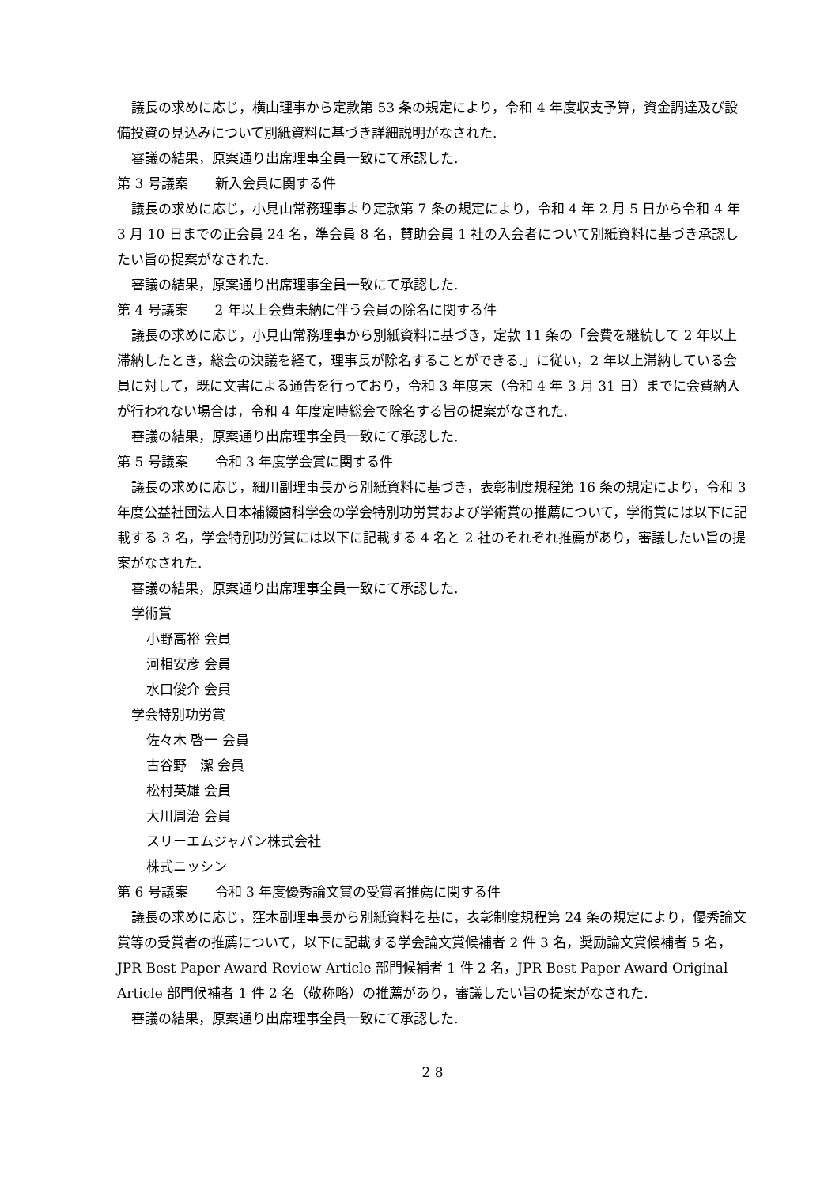議長の求めに応じ，横山理事から定款第 53 条の規定により，令和 4 年度収支予算，資金調達及び設備投資の見込みについて別紙資料に基づき詳細説明がなされた.
審議の結果，原案通り出席理事全員一致にて承認した.
第 3 号議案　　新入会員に関する件
議長の求めに応じ，小見山常務理事より定款第 7 条の規定により，令和 4 年 2 月 5 日から令和 4 年 3 月 10 日までの正会員 24 名，準会員 8 名，賛助会員 1 社の入会者について別紙資料に基づき承認したい旨の提案がなされた.
審議の結果，原案通り出席理事全員一致にて承認した.
第 4 号議案　　2 年以上会費未納に伴う会員の除名に関する件
議長の求めに応じ，小見山常務理事から別紙資料に基づき，定款 11 条の「会費を継続して 2 年以上滞納したとき，総会の決議を経て，理事長が除名することができる.」に従い，2 年以上滞納している会員に対して，既に文書による通告を行っており，令和 3 年度末（令和 4 年 3 月 31 日）までに会費納入が行われない場合は，令和 4 年度定時総会で除名する旨の提案がなされた.
審議の結果，原案通り出席理事全員一致にて承認した.
第 5 号議案　　令和 3 年度学会賞に関する件
議長の求めに応じ，細川副理事長から別紙資料に基づき，表彰制度規程第 16 条の規定により，令和 3 年度公益社団法人日本補綴歯科学会の学会特別功労賞および学術賞の推薦について，学術賞には以下に記載する 3 名，学会特別功労賞には以下に記載する 4 名と 2 社のそれぞれ推薦があり，審議したい旨の提案がなされた.
審議の結果，原案通り出席理事全員一致にて承認した.
学術賞
小野高裕 会員
河相安彦 会員
水口俊介 会員
学会特別功労賞
佐々木 啓一 会員
古谷野　潔 会員
松村英雄 会員
大川周治 会員
スリーエムジャパン株式会社
株式ニッシン
第 6 号議案　　令和 3 年度優秀論文賞の受賞者推薦に関する件
議長の求めに応じ，窪木副理事長から別紙資料を基に，表彰制度規程第 24 条の規定により，優秀論文賞等の受賞者の推薦について，以下に記載する学会論文賞候補者 2 件 3 名，奨励論文賞候補者 5 名，JPR Best Paper Award Review Article 部門候補者 1 件 2 名，JPR Best Paper Award Original Article 部門候補者 1 件 2 名（敬称略）の推薦があり，審議したい旨の提案がなされた.
審議の結果，原案通り出席理事全員一致にて承認した.
2 8